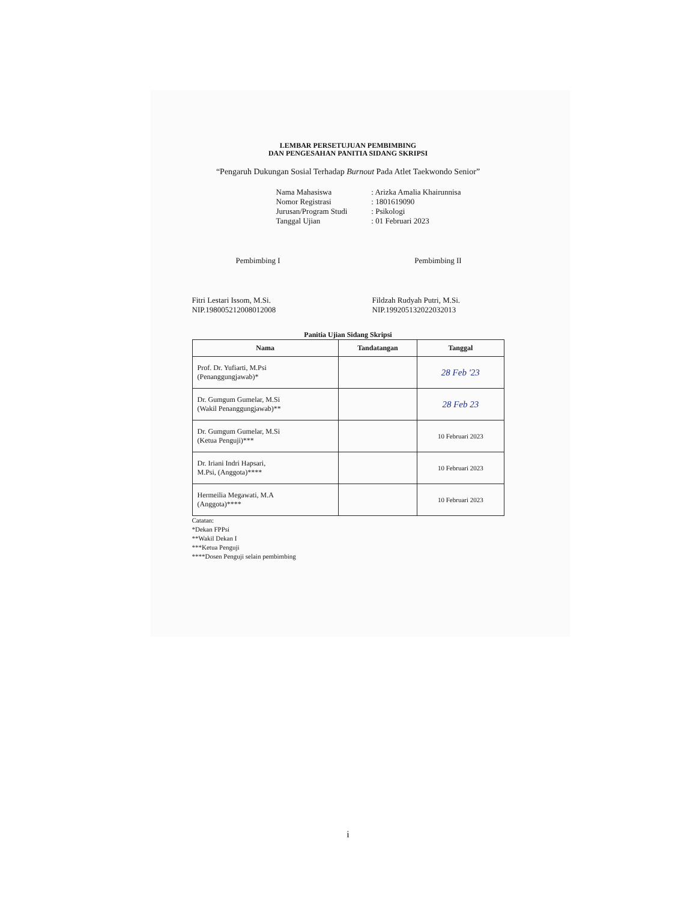LEMBAR PERSETUJUAN PEMBIMBING
DAN PENGESAHAN PANITIA SIDANG SKRIPSI
“Pengaruh Dukungan Sosial Terhadap Burnout Pada Atlet Taekwondo Senior”
| Nama Mahasiswa | : Arizka Amalia Khairunnisa |
| Nomor Registrasi | : 1801619090 |
| Jurusan/Program Studi | : Psikologi |
| Tanggal Ujian | : 01 Februari 2023 |
Pembimbing I
Fitri Lestari Issom, M.Si.
NIP.198005212008012008
Pembimbing II
Fildzah Rudyah Putri, M.Si.
NIP.199205132022032013
Panitia Ujian Sidang Skripsi
| Nama | Tandatangan | Tanggal |
| --- | --- | --- |
| Prof. Dr. Yufiarti, M.Psi (Penanggungjawab)* | | 28 Feb '23 |
| Dr. Gumgum Gumelar, M.Si (Wakil Penanggungjawab)** | | 28 Feb 23 |
| Dr. Gumgum Gumelar, M.Si (Ketua Penguji)*** | | 10 Februari 2023 |
| Dr. Iriani Indri Hapsari, M.Psi, (Anggota)**** | | 10 Februari 2023 |
| Hermeilia Megawati, M.A (Anggota)**** | | 10 Februari 2023 |
Catatan:
*Dekan FPPsi
**Wakil Dekan I
***Ketua Penguji
****Dosen Penguji selain pembimbing
i